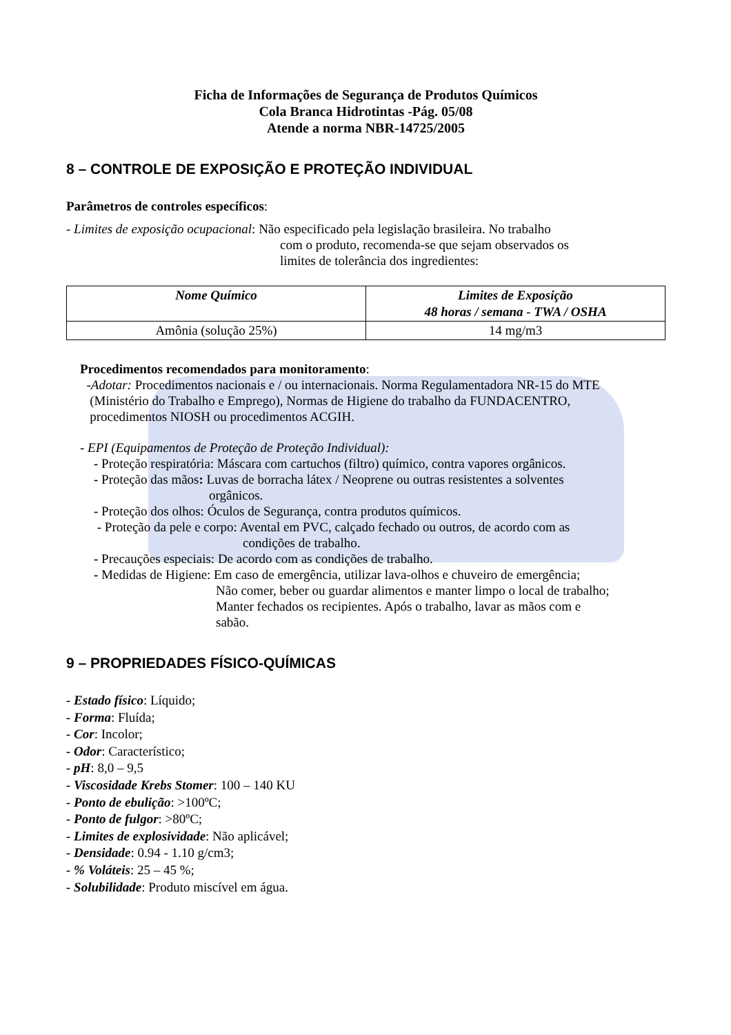Ficha de Informações de Segurança de Produtos Químicos
Cola Branca Hidrotintas -Pág. 05/08
Atende a norma NBR-14725/2005
8 – CONTROLE DE EXPOSIÇÃO E PROTEÇÃO INDIVIDUAL
Parâmetros de controles específicos:
- Limites de exposição ocupacional: Não especificado pela legislação brasileira. No trabalho
com o produto, recomenda-se que sejam observados os
limites de tolerância dos ingredientes:
| Nome Químico | Limites de Exposição 48 horas / semana - TWA / OSHA |
| --- | --- |
| Amônia (solução 25%) | 14 mg/m3 |
Procedimentos recomendados para monitoramento:
-Adotar: Procedimentos nacionais e / ou internacionais. Norma Regulamentadora NR-15 do MTE
(Ministério do Trabalho e Emprego), Normas de Higiene do trabalho da FUNDACENTRO,
procedimentos NIOSH ou procedimentos ACGIH.
- EPI (Equipamentos de Proteção de Proteção Individual):
- Proteção respiratória: Máscara com cartuchos (filtro) químico, contra vapores orgânicos.
- Proteção das mãos: Luvas de borracha látex / Neoprene ou outras resistentes a solventes
orgânicos.
- Proteção dos olhos: Óculos de Segurança, contra produtos químicos.
- Proteção da pele e corpo: Avental em PVC, calçado fechado ou outros, de acordo com as
condições de trabalho.
- Precauções especiais: De acordo com as condições de trabalho.
- Medidas de Higiene: Em caso de emergência, utilizar lava-olhos e chuveiro de emergência;
Não comer, beber ou guardar alimentos e manter limpo o local de trabalho;
Manter fechados os recipientes. Após o trabalho, lavar as mãos com e
sabão.
9 – PROPRIEDADES FÍSICO-QUÍMICAS
- Estado físico: Líquido;
- Forma: Fluída;
- Cor: Incolor;
- Odor: Característico;
- pH: 8,0 – 9,5
- Viscosidade Krebs Stomer: 100 – 140 KU
- Ponto de ebulição: >100ºC;
- Ponto de fulgor: >80ºC;
- Limites de explosividade: Não aplicável;
- Densidade: 0.94 - 1.10 g/cm3;
- % Voláteis: 25 – 45 %;
- Solubilidade: Produto miscível em água.